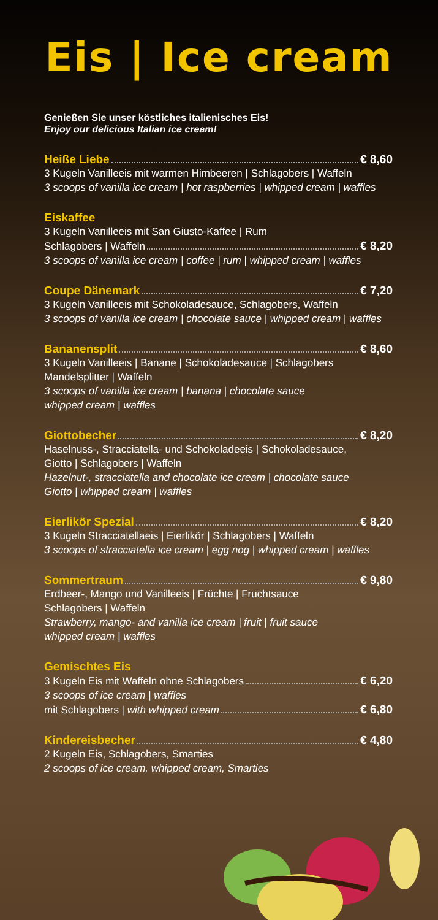Eis | Ice cream
Genießen Sie unser köstliches italienisches Eis!
Enjoy our delicious Italian ice cream!
Heiße Liebe € 8,60
3 Kugeln Vanilleeis mit warmen Himbeeren | Schlagobers | Waffeln
3 scoops of vanilla ice cream | hot raspberries | whipped cream | waffles
Eiskaffee
3 Kugeln Vanilleeis mit San Giusto-Kaffee | Rum
Schlagobers | Waffeln € 8,20
3 scoops of vanilla ice cream | coffee | rum | whipped cream | waffles
Coupe Dänemark € 7,20
3 Kugeln Vanilleeis mit Schokoladesauce, Schlagobers, Waffeln
3 scoops of vanilla ice cream | chocolate sauce | whipped cream | waffles
Bananensplit € 8,60
3 Kugeln Vanilleeis | Banane | Schokoladesauce | Schlagobers
Mandelsplitter | Waffeln
3 scoops of vanilla ice cream | banana | chocolate sauce
whipped cream | waffles
Giottobecher € 8,20
Haselnuss-, Stracciatella- und Schokoladeeis | Schokoladesauce,
Giotto | Schlagobers | Waffeln
Hazelnut-, stracciatella and chocolate ice cream | chocolate sauce
Giotto | whipped cream | waffles
Eierlikör Spezial € 8,20
3 Kugeln Stracciatellaeis | Eierlikör | Schlagobers | Waffeln
3 scoops of stracciatella ice cream | egg nog | whipped cream | waffles
Sommertraum € 9,80
Erdbeer-, Mango und Vanilleeis | Früchte | Fruchtsauce
Schlagobers | Waffeln
Strawberry, mango- and vanilla ice cream | fruit | fruit sauce
whipped cream | waffles
Gemischtes Eis
3 Kugeln Eis mit Waffeln ohne Schlagobers € 6,20
3 scoops of ice cream | waffles
mit Schlagobers | with whipped cream € 6,80
Kindereisbecher € 4,80
2 Kugeln Eis, Schlagobers, Smarties
2 scoops of ice cream, whipped cream, Smarties